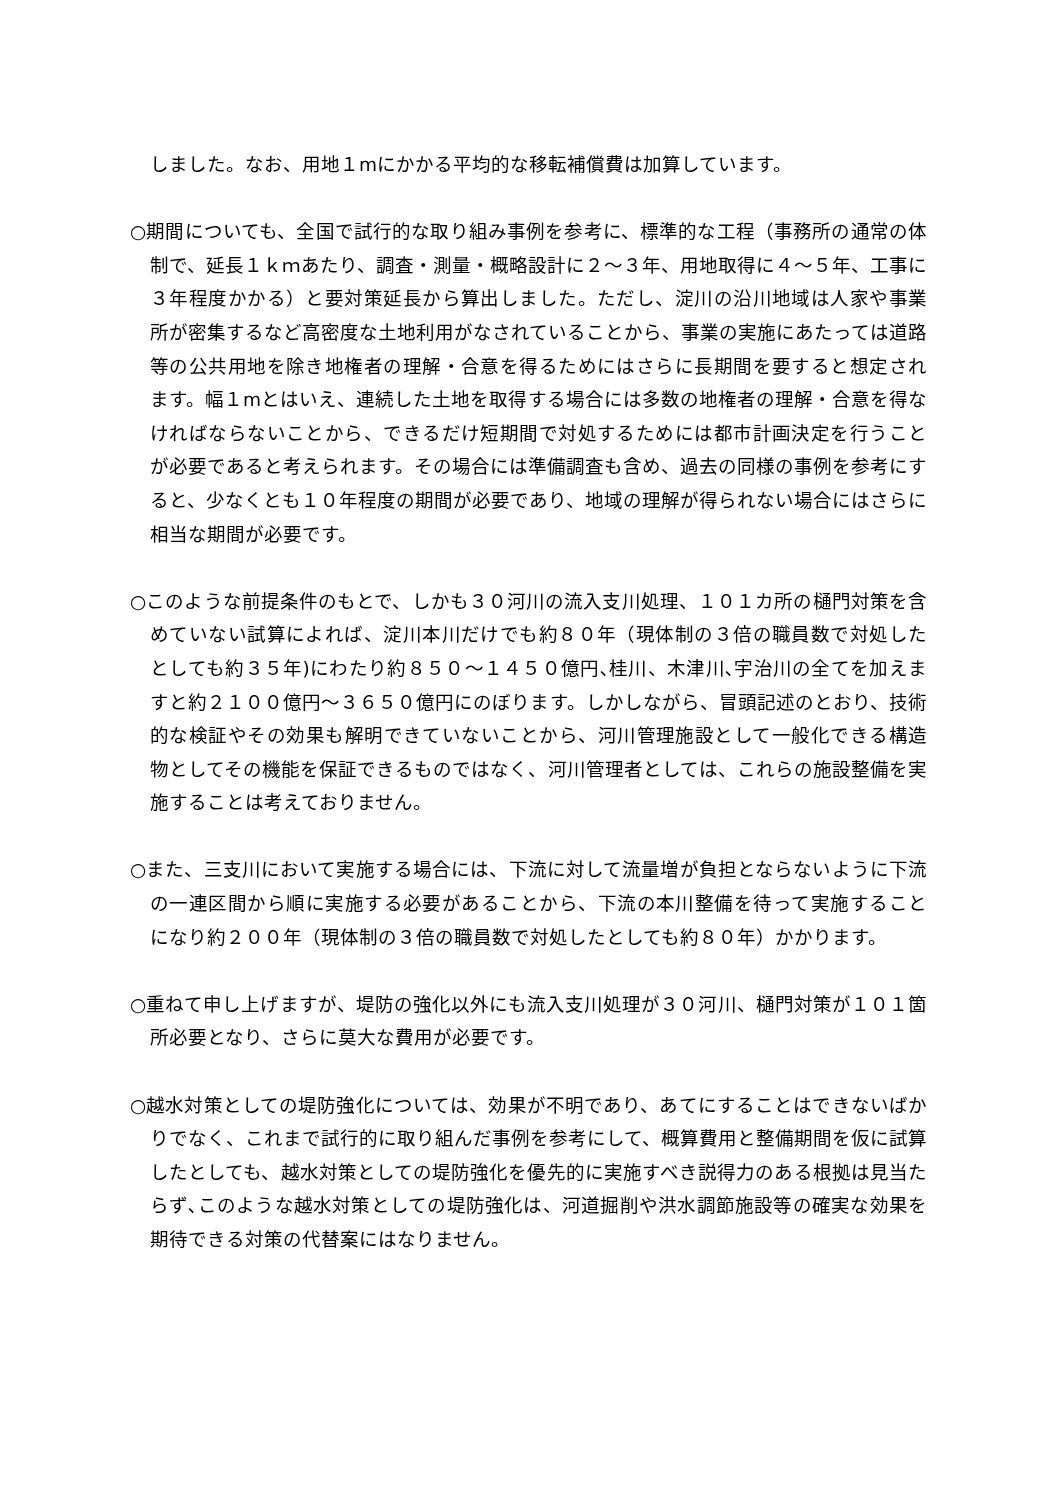しました。なお、用地１mにかかる平均的な移転補償費は加算しています。
○期間についても、全国で試行的な取り組み事例を参考に、標準的な工程（事務所の通常の体制で、延長１ｋｍあたり、調査・測量・概略設計に２～３年、用地取得に４～５年、工事に３年程度かかる）と要対策延長から算出しました。ただし、淀川の沿川地域は人家や事業所が密集するなど高密度な土地利用がなされていることから、事業の実施にあたっては道路等の公共用地を除き地権者の理解・合意を得るためにはさらに長期間を要すると想定されます。幅１mとはいえ、連続した土地を取得する場合には多数の地権者の理解・合意を得なければならないことから、できるだけ短期間で対処するためには都市計画決定を行うことが必要であると考えられます。その場合には準備調査も含め、過去の同様の事例を参考にすると、少なくとも１０年程度の期間が必要であり、地域の理解が得られない場合にはさらに相当な期間が必要です。
○このような前提条件のもとで、しかも３０河川の流入支川処理、１０１カ所の樋門対策を含めていない試算によれば、淀川本川だけでも約８０年（現体制の３倍の職員数で対処したとしても約３５年)にわたり約８５０～１４５０億円､桂川、木津川､宇治川の全てを加えますと約２１００億円～３６５０億円にのぼります。しかしながら、冒頭記述のとおり、技術的な検証やその効果も解明できていないことから、河川管理施設として一般化できる構造物としてその機能を保証できるものではなく、河川管理者としては、これらの施設整備を実施することは考えておりません。
○また、三支川において実施する場合には、下流に対して流量増が負担とならないように下流の一連区間から順に実施する必要があることから、下流の本川整備を待って実施することになり約２００年（現体制の３倍の職員数で対処したとしても約８０年）かかります。
○重ねて申し上げますが、堤防の強化以外にも流入支川処理が３０河川、樋門対策が１０１箇所必要となり、さらに莫大な費用が必要です。
○越水対策としての堤防強化については、効果が不明であり、あてにすることはできないばかりでなく、これまで試行的に取り組んだ事例を参考にして、概算費用と整備期間を仮に試算したとしても、越水対策としての堤防強化を優先的に実施すべき説得力のある根拠は見当たらず､このような越水対策としての堤防強化は、河道掘削や洪水調節施設等の確実な効果を期待できる対策の代替案にはなりません。